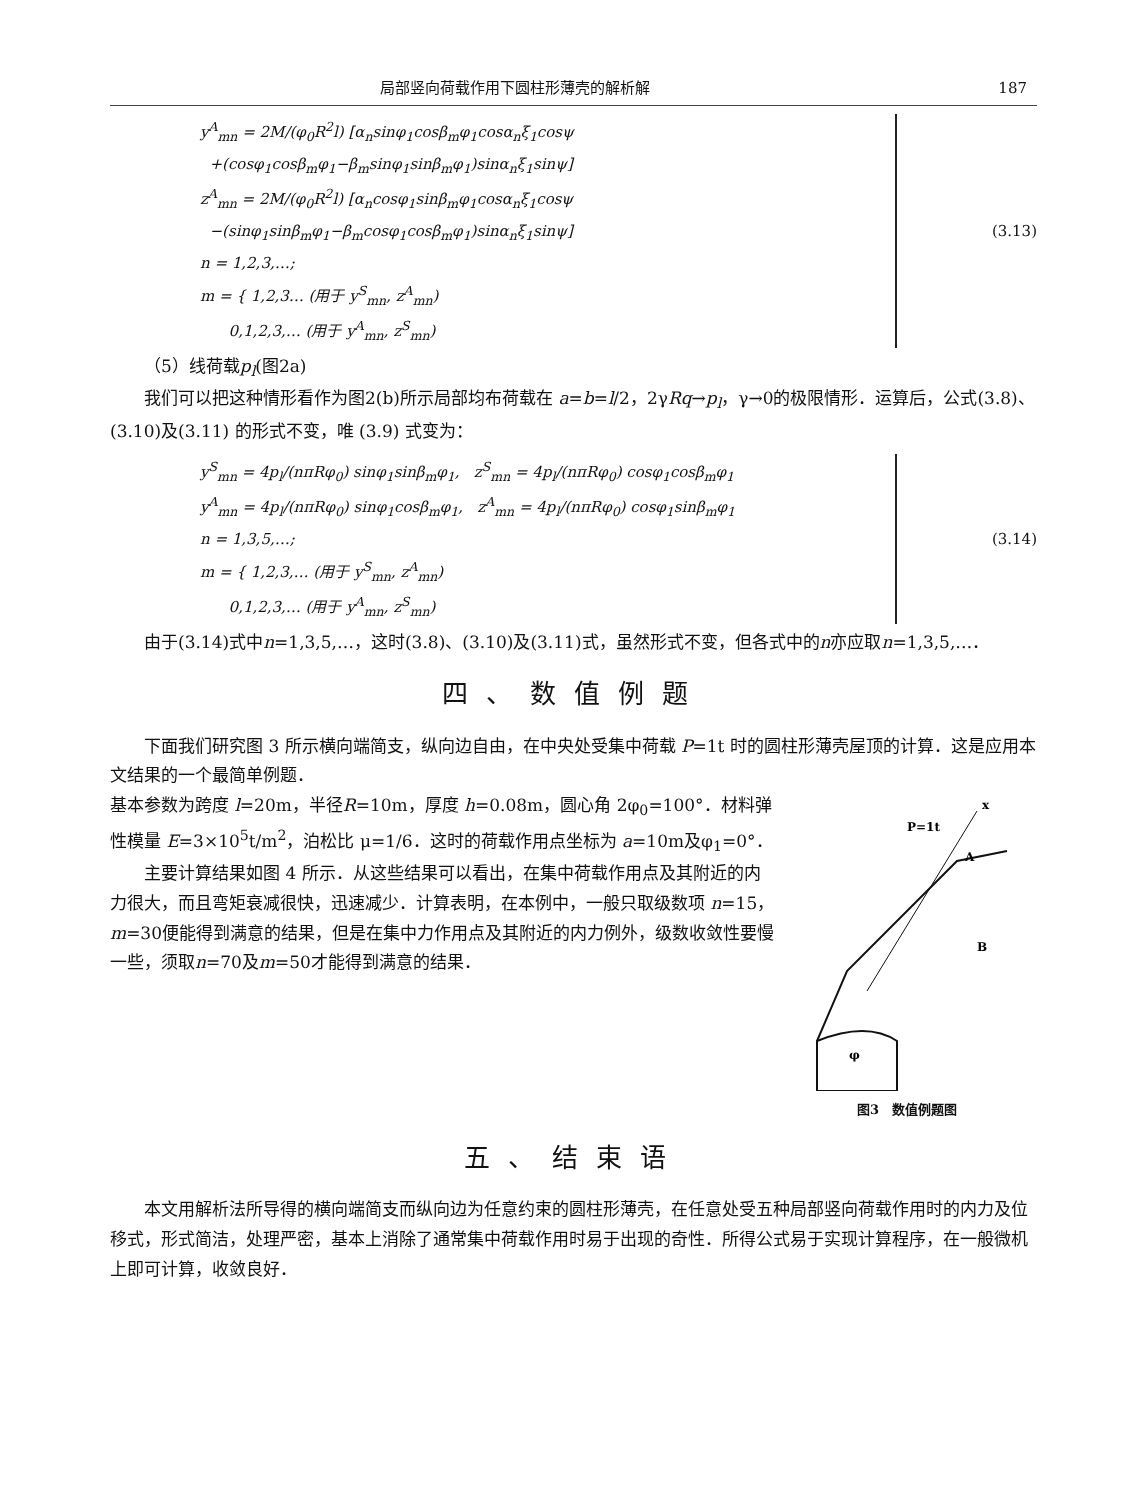局部竖向荷载作用下圆柱形薄壳的解析解 187
y<sup>A</sup><sub>mn</sub> = 2M/(φ<sub>0</sub>R<sup>2</sup>l) [α<sub>n</sub>sinφ<sub>1</sub>cosβ<sub>m</sub>φ<sub>1</sub>cosα<sub>n</sub>ξ<sub>1</sub>cosψ
+(cosφ<sub>1</sub>cosβ<sub>m</sub>φ<sub>1</sub>−β<sub>m</sub>sinφ<sub>1</sub>sinβ<sub>m</sub>φ<sub>1</sub>)sinα<sub>n</sub>ξ<sub>1</sub>sinψ]
z<sup>A</sup><sub>mn</sub> = 2M/(φ<sub>0</sub>R<sup>2</sup>l) [α<sub>n</sub>cosφ<sub>1</sub>sinβ<sub>m</sub>φ<sub>1</sub>cosα<sub>n</sub>ξ<sub>1</sub>cosψ
−(sinφ<sub>1</sub>sinβ<sub>m</sub>φ<sub>1</sub>−β<sub>m</sub>cosφ<sub>1</sub>cosβ<sub>m</sub>φ<sub>1</sub>)sinα<sub>n</sub>ξ<sub>1</sub>sinψ]
n = 1,2,3,…;
m = { 1,2,3… (用于 y<sup>S</sup><sub>mn</sub>, z<sup>A</sup><sub>mn</sub>)
0,1,2,3,… (用于 y<sup>A</sup><sub>mn</sub>, z<sup>S</sup><sub>mn</sub>)
(3.13)
（5）线荷载p<sub>l</sub>(图2a)
我们可以把这种情形看作为图2(b)所示局部均布荷载在 a=b=l/2，2γRq→p<sub>l</sub>，γ→0的极限情形．运算后，公式(3.8)、(3.10)及(3.11) 的形式不变，唯 (3.9) 式变为：
y<sup>S</sup><sub>mn</sub> = 4p<sub>l</sub>/(nπRφ<sub>0</sub>) sinφ<sub>1</sub>sinβ<sub>m</sub>φ<sub>1</sub>, z<sup>S</sup><sub>mn</sub> = 4p<sub>l</sub>/(nπRφ<sub>0</sub>) cosφ<sub>1</sub>cosβ<sub>m</sub>φ<sub>1</sub>
y<sup>A</sup><sub>mn</sub> = 4p<sub>l</sub>/(nπRφ<sub>0</sub>) sinφ<sub>1</sub>cosβ<sub>m</sub>φ<sub>1</sub>, z<sup>A</sup><sub>mn</sub> = 4p<sub>l</sub>/(nπRφ<sub>0</sub>) cosφ<sub>1</sub>sinβ<sub>m</sub>φ<sub>1</sub>
n = 1,3,5,…;
m = { 1,2,3,… (用于 y<sup>S</sup><sub>mn</sub>, z<sup>A</sup><sub>mn</sub>)
0,1,2,3,… (用于 y<sup>A</sup><sub>mn</sub>, z<sup>S</sup><sub>mn</sub>)
(3.14)
由于(3.14)式中n=1,3,5,…，这时(3.8)、(3.10)及(3.11)式，虽然形式不变，但各式中的n亦应取n=1,3,5,…．
四、数值例题
下面我们研究图 3 所示横向端简支，纵向边自由，在中央处受集中荷载 P=1t 时的圆柱形薄壳屋顶的计算．这是应用本文结果的一个最简单例题．
基本参数为跨度 l=20m，半径R=10m，厚度 h=0.08m，圆心角 2φ<sub>0</sub>=100°．材料弹性模量 E=3×10<sup>5</sup>t/m<sup>2</sup>，泊松比 μ=1/6．这时的荷载作用点坐标为 a=10m及φ<sub>1</sub>=0°．
主要计算结果如图 4 所示．从这些结果可以看出，在集中荷载作用点及其附近的内力很大，而且弯矩衰减很快，迅速减少．计算表明，在本例中，一般只取级数项 n=15，m=30便能得到满意的结果，但是在集中力作用点及其附近的内力例外，级数收敛性要慢一些，须取n=70及m=50才能得到满意的结果．
P=1t
A
B
x
φ
图3　数值例题图
五、结束语
本文用解析法所导得的横向端简支而纵向边为任意约束的圆柱形薄壳，在任意处受五种局部竖向荷载作用时的内力及位移式，形式简洁，处理严密，基本上消除了通常集中荷载作用时易于出现的奇性．所得公式易于实现计算程序，在一般微机上即可计算，收敛良好．